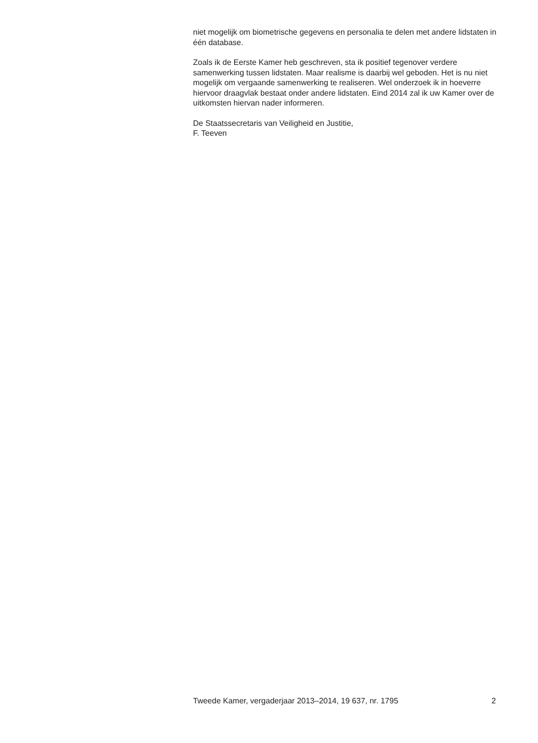niet mogelijk om biometrische gegevens en personalia te delen met andere lidstaten in één database.
Zoals ik de Eerste Kamer heb geschreven, sta ik positief tegenover verdere samenwerking tussen lidstaten. Maar realisme is daarbij wel geboden. Het is nu niet mogelijk om vergaande samenwerking te realiseren. Wel onderzoek ik in hoeverre hiervoor draagvlak bestaat onder andere lidstaten. Eind 2014 zal ik uw Kamer over de uitkomsten hiervan nader informeren.
De Staatssecretaris van Veiligheid en Justitie,
F. Teeven
Tweede Kamer, vergaderjaar 2013–2014, 19 637, nr. 1795 2